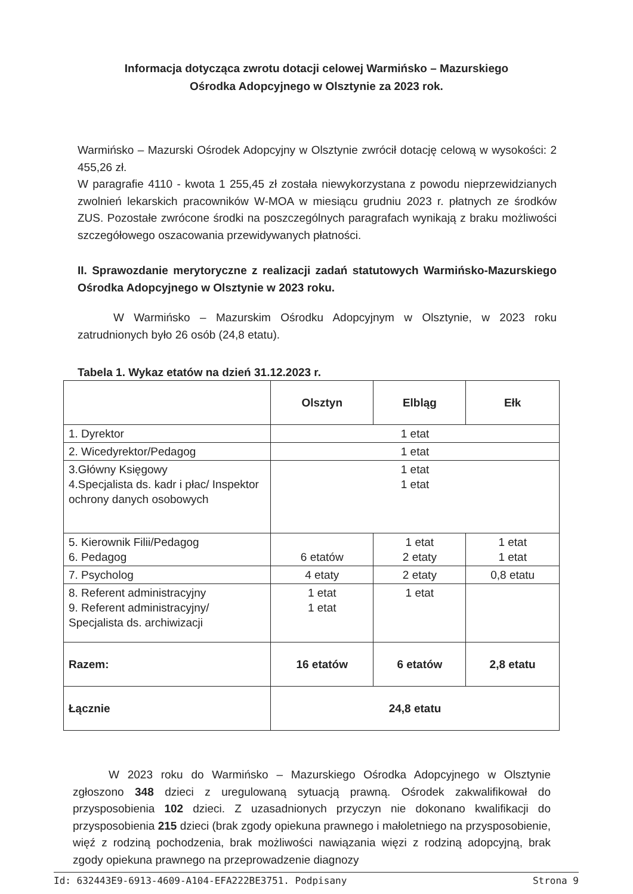Informacja dotycząca zwrotu dotacji celowej Warmińsko – Mazurskiego
Ośrodka Adopcyjnego w Olsztynie za 2023 rok.
Warmińsko – Mazurski Ośrodek Adopcyjny w Olsztynie zwrócił dotację celową w wysokości: 2 455,26 zł.
W paragrafie 4110 - kwota 1 255,45 zł została niewykorzystana z powodu nieprzewidzianych zwolnień lekarskich pracowników W-MOA w miesiącu grudniu 2023 r. płatnych ze środków ZUS. Pozostałe zwrócone środki na poszczególnych paragrafach wynikają z braku możliwości szczegółowego oszacowania przewidywanych płatności.
II. Sprawozdanie merytoryczne z realizacji zadań statutowych Warmińsko-Mazurskiego Ośrodka Adopcyjnego w Olsztynie w 2023 roku.
W Warmińsko – Mazurskim Ośrodku Adopcyjnym w Olsztynie, w 2023 roku zatrudnionych było 26 osób (24,8 etatu).
Tabela 1. Wykaz etatów na dzień 31.12.2023 r.
| | Olsztyn | Elbląg | Ełk |
| 1. Dyrektor | 1 etat | | |
| 2. Wicedyrektor/Pedagog | 1 etat | | |
| 3.Główny Księgowy 4.Specjalista ds. kadr i płac/ Inspektor ochrony danych osobowych | 1 etat 1 etat | | |
| 5. Kierownik Filii/Pedagog 6. Pedagog | 6 etatów | 1 etat 2 etaty | 1 etat 1 etat |
| 7. Psycholog | 4 etaty | 2 etaty | 0,8 etatu |
| 8. Referent administracyjny 9. Referent administracyjny/ Specjalista ds. archiwizacji | 1 etat 1 etat | 1 etat | |
| Razem: | 16 etatów | 6 etatów | 2,8 etatu |
| Łącznie | 24,8 etatu | | |
W 2023 roku do Warmińsko – Mazurskiego Ośrodka Adopcyjnego w Olsztynie zgłoszono 348 dzieci z uregulowaną sytuacją prawną. Ośrodek zakwalifikował do przysposobienia 102 dzieci. Z uzasadnionych przyczyn nie dokonano kwalifikacji do przysposobienia 215 dzieci (brak zgody opiekuna prawnego i małoletniego na przysposobienie, więź z rodziną pochodzenia, brak możliwości nawiązania więzi z rodziną adopcyjną, brak zgody opiekuna prawnego na przeprowadzenie diagnozy
Id: 632443E9-6913-4609-A104-EFA222BE3751. Podpisany Strona 9